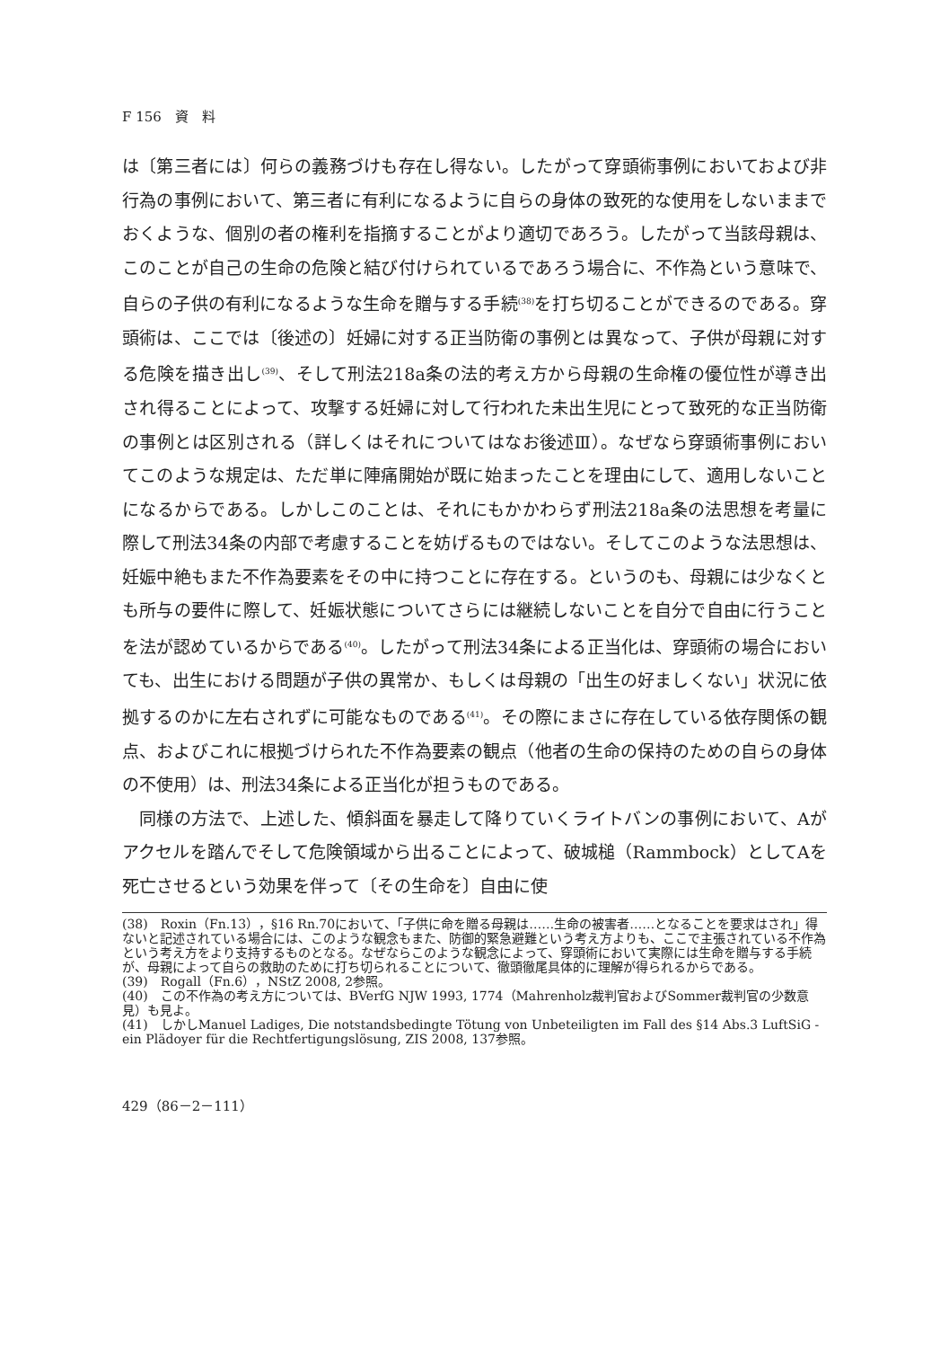F 156　資　料
は〔第三者には〕何らの義務づけも存在し得ない。したがって穿頭術事例においておよび非行為の事例において、第三者に有利になるように自らの身体の致死的な使用をしないままでおくような、個別の者の権利を指摘することがより適切であろう。したがって当該母親は、このことが自己の生命の危険と結び付けられているであろう場合に、不作為という意味で、自らの子供の有利になるような生命を贈与する手続<sup>(38)</sup>を打ち切ることができるのである。穿頭術は、ここでは〔後述の〕妊婦に対する正当防衛の事例とは異なって、子供が母親に対する危険を描き出し<sup>(39)</sup>、そして刑法218a条の法的考え方から母親の生命権の優位性が導き出され得ることによって、攻撃する妊婦に対して行われた未出生児にとって致死的な正当防衛の事例とは区別される（詳しくはそれについてはなお後述Ⅲ）。なぜなら穿頭術事例においてこのような規定は、ただ単に陣痛開始が既に始まったことを理由にして、適用しないことになるからである。しかしこのことは、それにもかかわらず刑法218a条の法思想を考量に際して刑法34条の内部で考慮することを妨げるものではない。そしてこのような法思想は、妊娠中絶もまた不作為要素をその中に持つことに存在する。というのも、母親には少なくとも所与の要件に際して、妊娠状態についてさらには継続しないことを自分で自由に行うことを法が認めているからである<sup>(40)</sup>。したがって刑法34条による正当化は、穿頭術の場合においても、出生における問題が子供の異常か、もしくは母親の「出生の好ましくない」状況に依拠するのかに左右されずに可能なものである<sup>(41)</sup>。その際にまさに存在している依存関係の観点、およびこれに根拠づけられた不作為要素の観点（他者の生命の保持のための自らの身体の不使用）は、刑法34条による正当化が担うものである。
同様の方法で、上述した、傾斜面を暴走して降りていくライトバンの事例において、Aがアクセルを踏んでそして危険領域から出ることによって、破城槌（Rammbock）としてAを死亡させるという効果を伴って〔その生命を〕自由に使
(38)　Roxin（Fn.13），§16 Rn.70において、「子供に命を贈る母親は……生命の被害者……となることを要求はされ」得ないと記述されている場合には、このような観念もまた、防御的緊急避難という考え方よりも、ここで主張されている不作為という考え方をより支持するものとなる。なぜならこのような観念によって、穿頭術において実際には生命を贈与する手続が、母親によって自らの救助のために打ち切られることについて、徹頭徹尾具体的に理解が得られるからである。
(39)　Rogall（Fn.6），NStZ 2008, 2参照。
(40)　この不作為の考え方については、BVerfG NJW 1993, 1774（Mahrenholz裁判官およびSommer裁判官の少数意見）も見よ。
(41)　しかしManuel Ladiges, Die notstandsbedingte Tötung von Unbeteiligten im Fall des §14 Abs.3 LuftSiG - ein Plädoyer für die Rechtfertigungslösung, ZIS 2008, 137参照。
429（86－2－111）